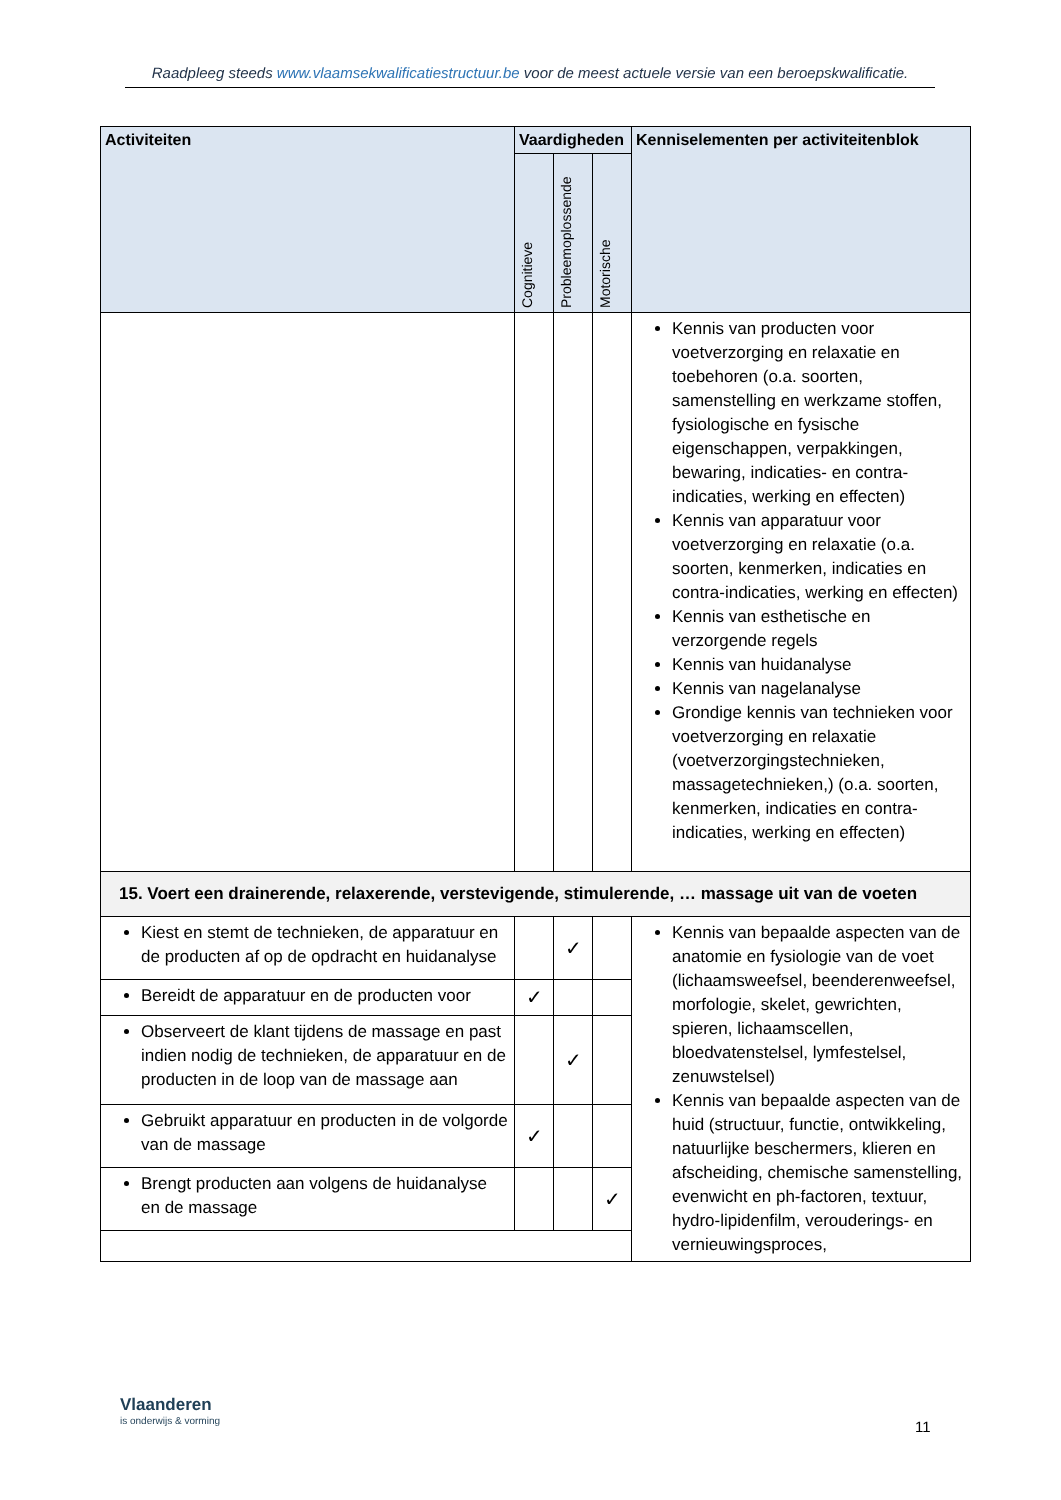Raadpleeg steeds www.vlaamsekwalificatiestructuur.be voor de meest actuele versie van een beroepskwalificatie.
| Activiteiten | Vaardigheden | | | Kenniselementen per activiteitenblok |
| --- | --- | --- | --- | --- |
| | Cognitieve | Probleemoplossende | Motorische | |
| | | | | Kennis van producten voor voetverzorging en relaxatie en toebehoren (o.a. soorten, samenstelling en werkzame stoffen, fysiologische en fysische eigenschappen, verpakkingen, bewaring, indicaties- en contra-indicaties, werking en effecten) Kennis van apparatuur voor voetverzorging en relaxatie (o.a. soorten, kenmerken, indicaties en contra-indicaties, werking en effecten) Kennis van esthetische en verzorgende regels Kennis van huidanalyse Kennis van nagelanalyse Grondige kennis van technieken voor voetverzorging en relaxatie (voetverzorgingstechnieken, massagetechnieken,) (o.a. soorten, kenmerken, indicaties en contra-indicaties, werking en effecten) |
| 15. Voert een drainerende, relaxerende, verstevigende, stimulerende, … massage uit van de voeten | | | | |
| Kiest en stemt de technieken, de apparatuur en de producten af op de opdracht en huidanalyse | | ✓ | | Kennis van bepaalde aspecten van de anatomie en fysiologie van de voet (lichaamsweefsel, beenderenweefsel, morfologie, skelet, gewrichten, spieren, lichaamscellen, bloedvatenstelsel, lymfestelsel, zenuwstelsel) Kennis van bepaalde aspecten van de huid (structuur, functie, ontwikkeling, natuurlijke beschermers, klieren en afscheiding, chemische samenstelling, evenwicht en ph-factoren, textuur, hydro-lipidenfilm, verouderings- en vernieuwingsproces, |
| Bereidt de apparatuur en de producten voor | ✓ | | | |
| Observeert de klant tijdens de massage en past indien nodig de technieken, de apparatuur en de producten in de loop van de massage aan | | ✓ | | |
| Gebruikt apparatuur en producten in de volgorde van de massage | ✓ | | | |
| Brengt producten aan volgens de huidanalyse en de massage | | | ✓ | |
Vlaanderen
is onderwijs & vorming
11